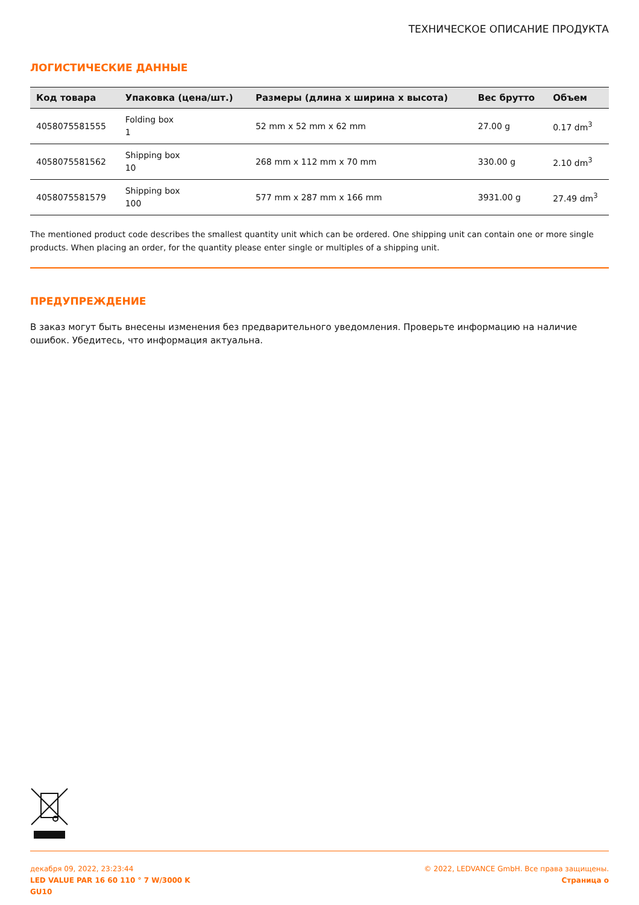ТЕХНИЧЕСКОЕ ОПИСАНИЕ ПРОДУКТА
ЛОГИСТИЧЕСКИЕ ДАННЫЕ
| Код товара | Упаковка (цена/шт.) | Размеры (длина x ширина x высота) | Вес брутто | Объем |
| --- | --- | --- | --- | --- |
| 4058075581555 | Folding box 1 | 52 mm x 52 mm x 62 mm | 27.00 g | 0.17 dm<sup>3</sup> |
| 4058075581562 | Shipping box 10 | 268 mm x 112 mm x 70 mm | 330.00 g | 2.10 dm<sup>3</sup> |
| 4058075581579 | Shipping box 100 | 577 mm x 287 mm x 166 mm | 3931.00 g | 27.49 dm<sup>3</sup> |
The mentioned product code describes the smallest quantity unit which can be ordered. One shipping unit can contain one or more single products. When placing an order, for the quantity please enter single or multiples of a shipping unit.
ПРЕДУПРЕЖДЕНИЕ
В заказ могут быть внесены изменения без предварительного уведомления. Проверьте информацию на наличие ошибок. Убедитесь, что информация актуальна.
декабря 09, 2022, 23:23:44
LED VALUE PAR 16 60 110 ° 7 W/3000 K
GU10
© 2022, LEDVANCE GmbH. Все права защищены.
Страница o